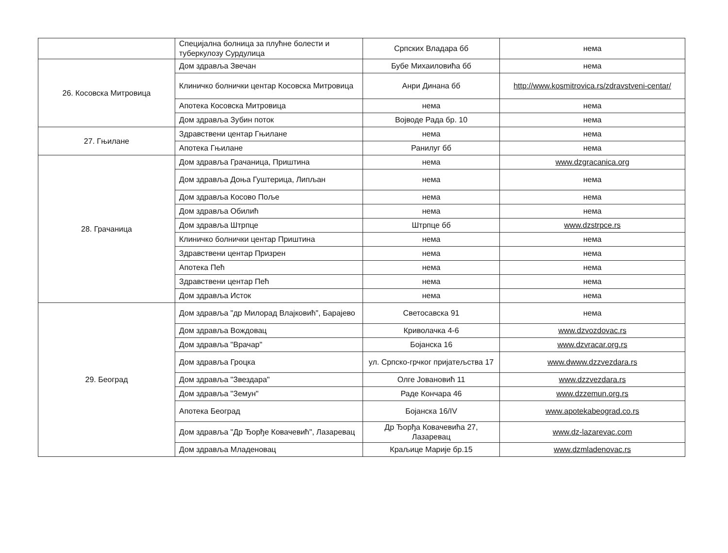| | Специјална болница за плућне болести и туберкулозу Сурдулица | Српских Владара бб | нема |
| 26. Косовска Митровица | Дом здравља Звечан | Бубе Михаиловића бб | нема |
| | Клиничко болнички центар Косовска Митровица | Анри Динана бб | http://www.kosmitrovica.rs/zdravstveni-centar/ |
| | Апотека Косовска Митровица | нема | нема |
| | Дом здравља Зубин поток | Војводе Рада бр. 10 | нема |
| 27. Гњилане | Здравствени центар Гњилане | нема | нема |
| | Апотека Гњилане | Ранилуг бб | нема |
| 28. Грачаница | Дом здравља Грачаница, Приштина | нема | www.dzgracanica.org |
| | Дом здравља Доња Гуштерица, Липљан | нема | нема |
| | Дом здравља Косово Поље | нема | нема |
| | Дом здравља Обилић | нема | нема |
| | Дом здравља Штрпце | Штрпце бб | www.dzstrpce.rs |
| | Клиничко болнички центар Приштина | нема | нема |
| | Здравствени центар Призрен | нема | нема |
| | Апотека Пећ | нема | нема |
| | Здравствени центар Пећ | нема | нема |
| | Дом здравља Исток | нема | нема |
| 29. Београд | Дом здравља "др Милорад Влајковић", Барајево | Светосавска 91 | нема |
| | Дом здравља Вождовац | Криволачка 4-6 | www.dzvozdovac.rs |
| | Дом здравља "Врачар" | Бојанска 16 | www.dzvracar.org.rs |
| | Дом здравља Гроцка | ул. Српско-грчког пријатељства 17 | www.dwww.dzzvezdara.rs |
| | Дом здравља "Звездара" | Олге Јовановић 11 | www.dzzvezdara.rs |
| | Дом здравља "Земун" | Раде Кончара 46 | www.dzzemun.org.rs |
| | Апотека Београд | Бојанска 16/IV | www.apotekabeograd.co.rs |
| | Дом здравља "Др Ђорђе Ковачевић", Лазаревац | Др Ђорђа Ковачевића 27, Лазаревац | www.dz-lazarevac.com |
| | Дом здравља Младеновац | Краљице Марије бр.15 | www.dzmladenovac.rs |